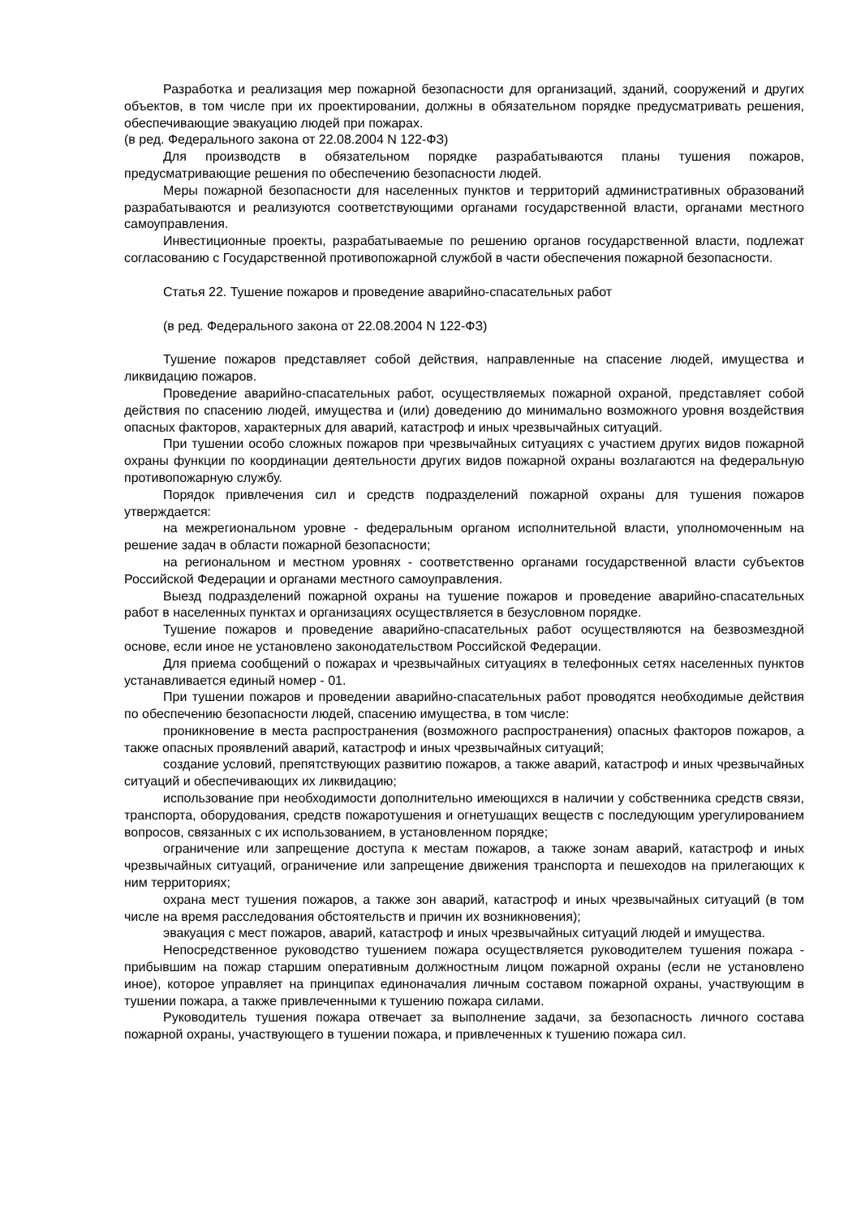Разработка и реализация мер пожарной безопасности для организаций, зданий, сооружений и других объектов, в том числе при их проектировании, должны в обязательном порядке предусматривать решения, обеспечивающие эвакуацию людей при пожарах.
(в ред. Федерального закона от 22.08.2004 N 122-ФЗ)
Для производств в обязательном порядке разрабатываются планы тушения пожаров, предусматривающие решения по обеспечению безопасности людей.
Меры пожарной безопасности для населенных пунктов и территорий административных образований разрабатываются и реализуются соответствующими органами государственной власти, органами местного самоуправления.
Инвестиционные проекты, разрабатываемые по решению органов государственной власти, подлежат согласованию с Государственной противопожарной службой в части обеспечения пожарной безопасности.
Статья 22. Тушение пожаров и проведение аварийно-спасательных работ
(в ред. Федерального закона от 22.08.2004 N 122-ФЗ)
Тушение пожаров представляет собой действия, направленные на спасение людей, имущества и ликвидацию пожаров.
Проведение аварийно-спасательных работ, осуществляемых пожарной охраной, представляет собой действия по спасению людей, имущества и (или) доведению до минимально возможного уровня воздействия опасных факторов, характерных для аварий, катастроф и иных чрезвычайных ситуаций.
При тушении особо сложных пожаров при чрезвычайных ситуациях с участием других видов пожарной охраны функции по координации деятельности других видов пожарной охраны возлагаются на федеральную противопожарную службу.
Порядок привлечения сил и средств подразделений пожарной охраны для тушения пожаров утверждается:
на межрегиональном уровне - федеральным органом исполнительной власти, уполномоченным на решение задач в области пожарной безопасности;
на региональном и местном уровнях - соответственно органами государственной власти субъектов Российской Федерации и органами местного самоуправления.
Выезд подразделений пожарной охраны на тушение пожаров и проведение аварийно-спасательных работ в населенных пунктах и организациях осуществляется в безусловном порядке.
Тушение пожаров и проведение аварийно-спасательных работ осуществляются на безвозмездной основе, если иное не установлено законодательством Российской Федерации.
Для приема сообщений о пожарах и чрезвычайных ситуациях в телефонных сетях населенных пунктов устанавливается единый номер - 01.
При тушении пожаров и проведении аварийно-спасательных работ проводятся необходимые действия по обеспечению безопасности людей, спасению имущества, в том числе:
проникновение в места распространения (возможного распространения) опасных факторов пожаров, а также опасных проявлений аварий, катастроф и иных чрезвычайных ситуаций;
создание условий, препятствующих развитию пожаров, а также аварий, катастроф и иных чрезвычайных ситуаций и обеспечивающих их ликвидацию;
использование при необходимости дополнительно имеющихся в наличии у собственника средств связи, транспорта, оборудования, средств пожаротушения и огнетушащих веществ с последующим урегулированием вопросов, связанных с их использованием, в установленном порядке;
ограничение или запрещение доступа к местам пожаров, а также зонам аварий, катастроф и иных чрезвычайных ситуаций, ограничение или запрещение движения транспорта и пешеходов на прилегающих к ним территориях;
охрана мест тушения пожаров, а также зон аварий, катастроф и иных чрезвычайных ситуаций (в том числе на время расследования обстоятельств и причин их возникновения);
эвакуация с мест пожаров, аварий, катастроф и иных чрезвычайных ситуаций людей и имущества.
Непосредственное руководство тушением пожара осуществляется руководителем тушения пожара - прибывшим на пожар старшим оперативным должностным лицом пожарной охраны (если не установлено иное), которое управляет на принципах единоначалия личным составом пожарной охраны, участвующим в тушении пожара, а также привлеченными к тушению пожара силами.
Руководитель тушения пожара отвечает за выполнение задачи, за безопасность личного состава пожарной охраны, участвующего в тушении пожара, и привлеченных к тушению пожара сил.